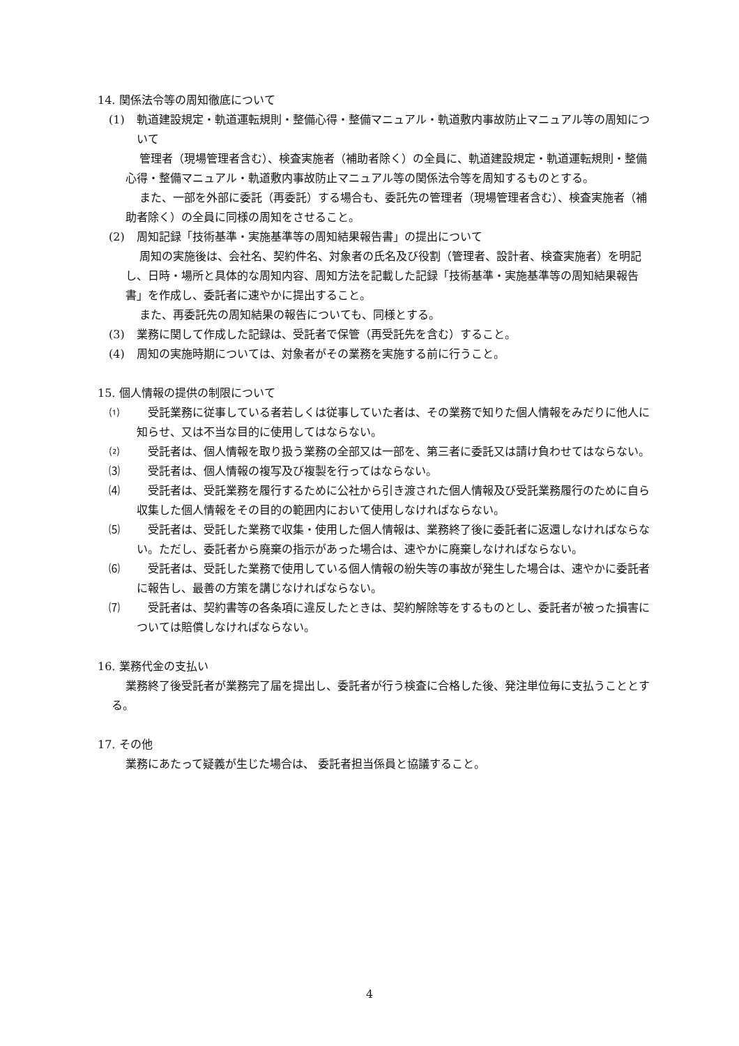14. 関係法令等の周知徹底について
(1) 軌道建設規定・軌道運転規則・整備心得・整備マニュアル・軌道敷内事故防止マニュアル等の周知について
管理者（現場管理者含む）、検査実施者（補助者除く）の全員に、軌道建設規定・軌道運転規則・整備心得・整備マニュアル・軌道敷内事故防止マニュアル等の関係法令等を周知するものとする。
また、一部を外部に委託（再委託）する場合も、委託先の管理者（現場管理者含む）、検査実施者（補助者除く）の全員に同様の周知をさせること。
(2) 周知記録「技術基準・実施基準等の周知結果報告書」の提出について
周知の実施後は、会社名、契約件名、対象者の氏名及び役割（管理者、設計者、検査実施者）を明記し、日時・場所と具体的な周知内容、周知方法を記載した記録「技術基準・実施基準等の周知結果報告書」を作成し、委託者に速やかに提出すること。
また、再委託先の周知結果の報告についても、同様とする。
(3) 業務に関して作成した記録は、受託者で保管（再受託先を含む）すること。
(4) 周知の実施時期については、対象者がその業務を実施する前に行うこと。
15. 個人情報の提供の制限について
⑴　受託業務に従事している者若しくは従事していた者は、その業務で知りた個人情報をみだりに他人に知らせ、又は不当な目的に使用してはならない。
⑵　受託者は、個人情報を取り扱う業務の全部又は一部を、第三者に委託又は請け負わせてはならない。
⑶　受託者は、個人情報の複写及び複製を行ってはならない。
⑷　受託者は、受託業務を履行するために公社から引き渡された個人情報及び受託業務履行のために自ら収集した個人情報をその目的の範囲内において使用しなければならない。
⑸　受託者は、受託した業務で収集・使用した個人情報は、業務終了後に委託者に返還しなければならない。ただし、委託者から廃棄の指示があった場合は、速やかに廃棄しなければならない。
⑹　受託者は、受託した業務で使用している個人情報の紛失等の事故が発生した場合は、速やかに委託者に報告し、最善の方策を講じなければならない。
⑺　受託者は、契約書等の各条項に違反したときは、契約解除等をするものとし、委託者が被った損害については賠償しなければならない。
16. 業務代金の支払い
業務終了後受託者が業務完了届を提出し、委託者が行う検査に合格した後、発注単位毎に支払うこととする。
17. その他
業務にあたって疑義が生じた場合は、 委託者担当係員と協議すること。
4